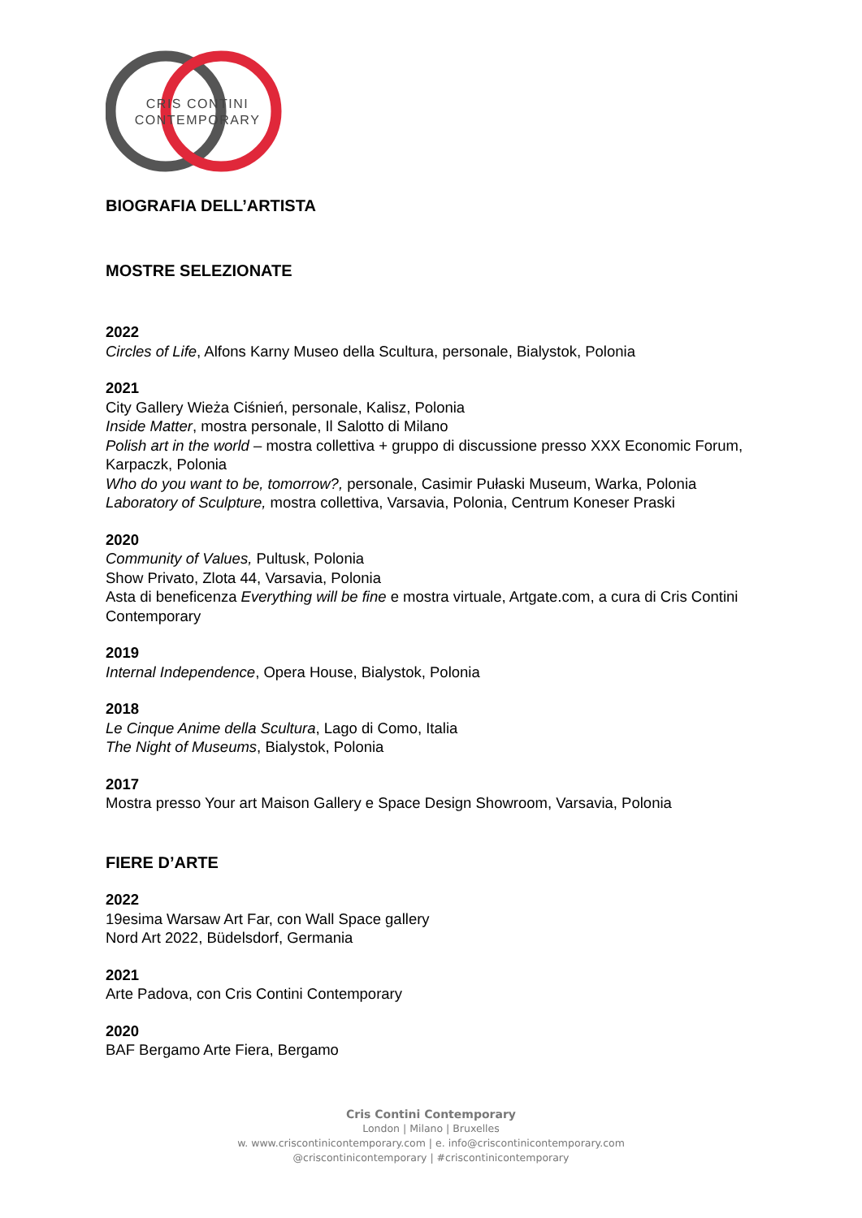CRIS CONTINI
CONTEMPORARY
BIOGRAFIA DELL’ARTISTA
MOSTRE SELEZIONATE
2022
Circles of Life, Alfons Karny Museo della Scultura, personale, Bialystok, Polonia
2021
City Gallery Wieża Ciśnień, personale, Kalisz, Polonia
Inside Matter, mostra personale, Il Salotto di Milano
Polish art in the world – mostra collettiva + gruppo di discussione presso XXX Economic Forum, Karpaczk, Polonia
Who do you want to be, tomorrow?, personale, Casimir Pułaski Museum, Warka, Polonia
Laboratory of Sculpture, mostra collettiva, Varsavia, Polonia, Centrum Koneser Praski
2020
Community of Values, Pultusk, Polonia
Show Privato, Zlota 44, Varsavia, Polonia
Asta di beneficenza Everything will be fine e mostra virtuale, Artgate.com, a cura di Cris Contini Contemporary
2019
Internal Independence, Opera House, Bialystok, Polonia
2018
Le Cinque Anime della Scultura, Lago di Como, Italia
The Night of Museums, Bialystok, Polonia
2017
Mostra presso Your art Maison Gallery e Space Design Showroom, Varsavia, Polonia
FIERE D’ARTE
2022
19esima Warsaw Art Far, con Wall Space gallery
Nord Art 2022, Büdelsdorf, Germania
2021
Arte Padova, con Cris Contini Contemporary
2020
BAF Bergamo Arte Fiera, Bergamo
Cris Contini Contemporary
London | Milano | Bruxelles
w. www.criscontinicontemporary.com | e. info@criscontinicontemporary.com
@criscontinicontemporary | #criscontinicontemporary